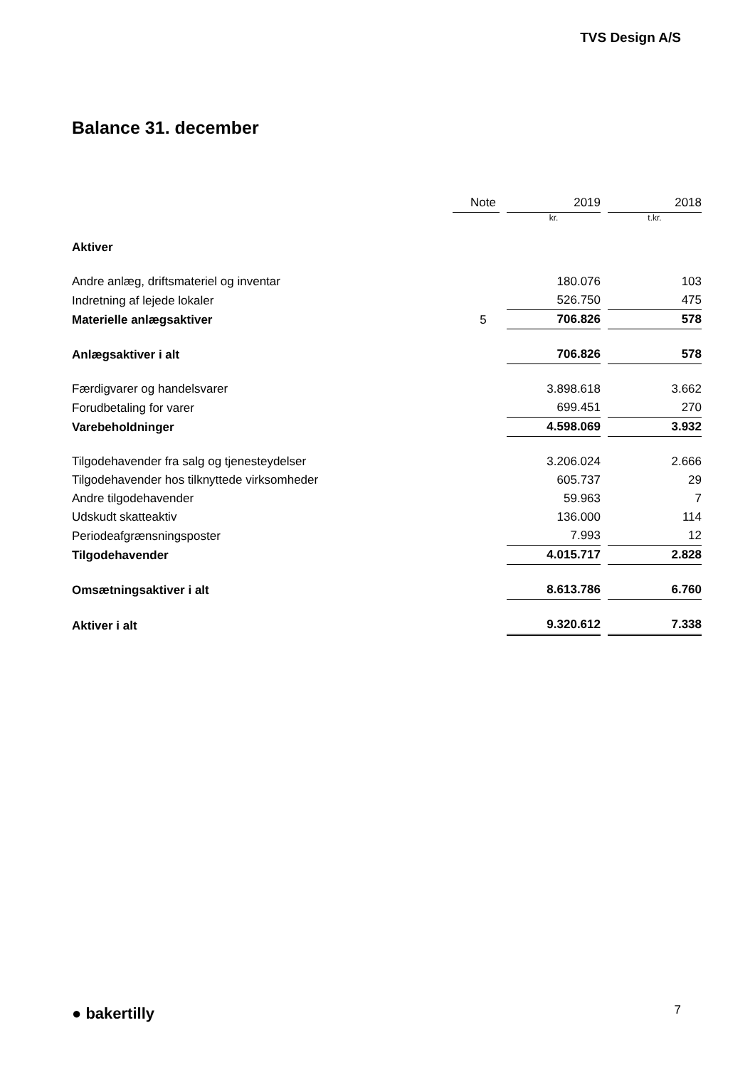TVS Design A/S
Balance 31. december
| | Note | | 2019 | | 2018 |
| | | | kr. | | t.kr. |
| Aktiver | | | | | |
| Andre anlæg, driftsmateriel og inventar | | | 180.076 | | 103 |
| Indretning af lejede lokaler | | | 526.750 | | 475 |
| Materielle anlægsaktiver | 5 | | 706.826 | | 578 |
| Anlægsaktiver i alt | | | 706.826 | | 578 |
| Færdigvarer og handelsvarer | | | 3.898.618 | | 3.662 |
| Forudbetaling for varer | | | 699.451 | | 270 |
| Varebeholdninger | | | 4.598.069 | | 3.932 |
| Tilgodehavender fra salg og tjenesteydelser | | | 3.206.024 | | 2.666 |
| Tilgodehavender hos tilknyttede virksomheder | | | 605.737 | | 29 |
| Andre tilgodehavender | | | 59.963 | | 7 |
| Udskudt skatteaktiv | | | 136.000 | | 114 |
| Periodeafgrænsningsposter | | | 7.993 | | 12 |
| Tilgodehavender | | | 4.015.717 | | 2.828 |
| Omsætningsaktiver i alt | | | 8.613.786 | | 6.760 |
| Aktiver i alt | | | 9.320.612 | | 7.338 |
● bakertilly 7